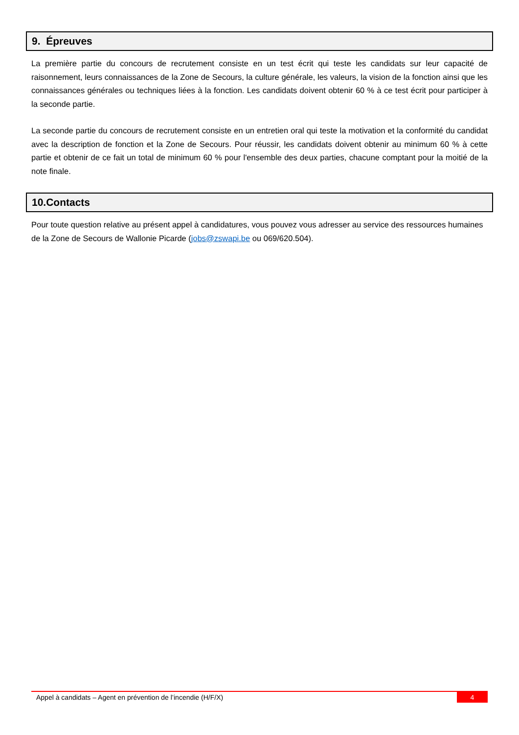9. Épreuves
La première partie du concours de recrutement consiste en un test écrit qui teste les candidats sur leur capacité de raisonnement, leurs connaissances de la Zone de Secours, la culture générale, les valeurs, la vision de la fonction ainsi que les connaissances générales ou techniques liées à la fonction. Les candidats doivent obtenir 60 % à ce test écrit pour participer à la seconde partie.
La seconde partie du concours de recrutement consiste en un entretien oral qui teste la motivation et la conformité du candidat avec la description de fonction et la Zone de Secours. Pour réussir, les candidats doivent obtenir au minimum 60 % à cette partie et obtenir de ce fait un total de minimum 60 % pour l'ensemble des deux parties, chacune comptant pour la moitié de la note finale.
10.Contacts
Pour toute question relative au présent appel à candidatures, vous pouvez vous adresser au service des ressources humaines de la Zone de Secours de Wallonie Picarde (jobs@zswapi.be ou 069/620.504).
Appel à candidats – Agent en prévention de l’incendie (H/F/X) 4